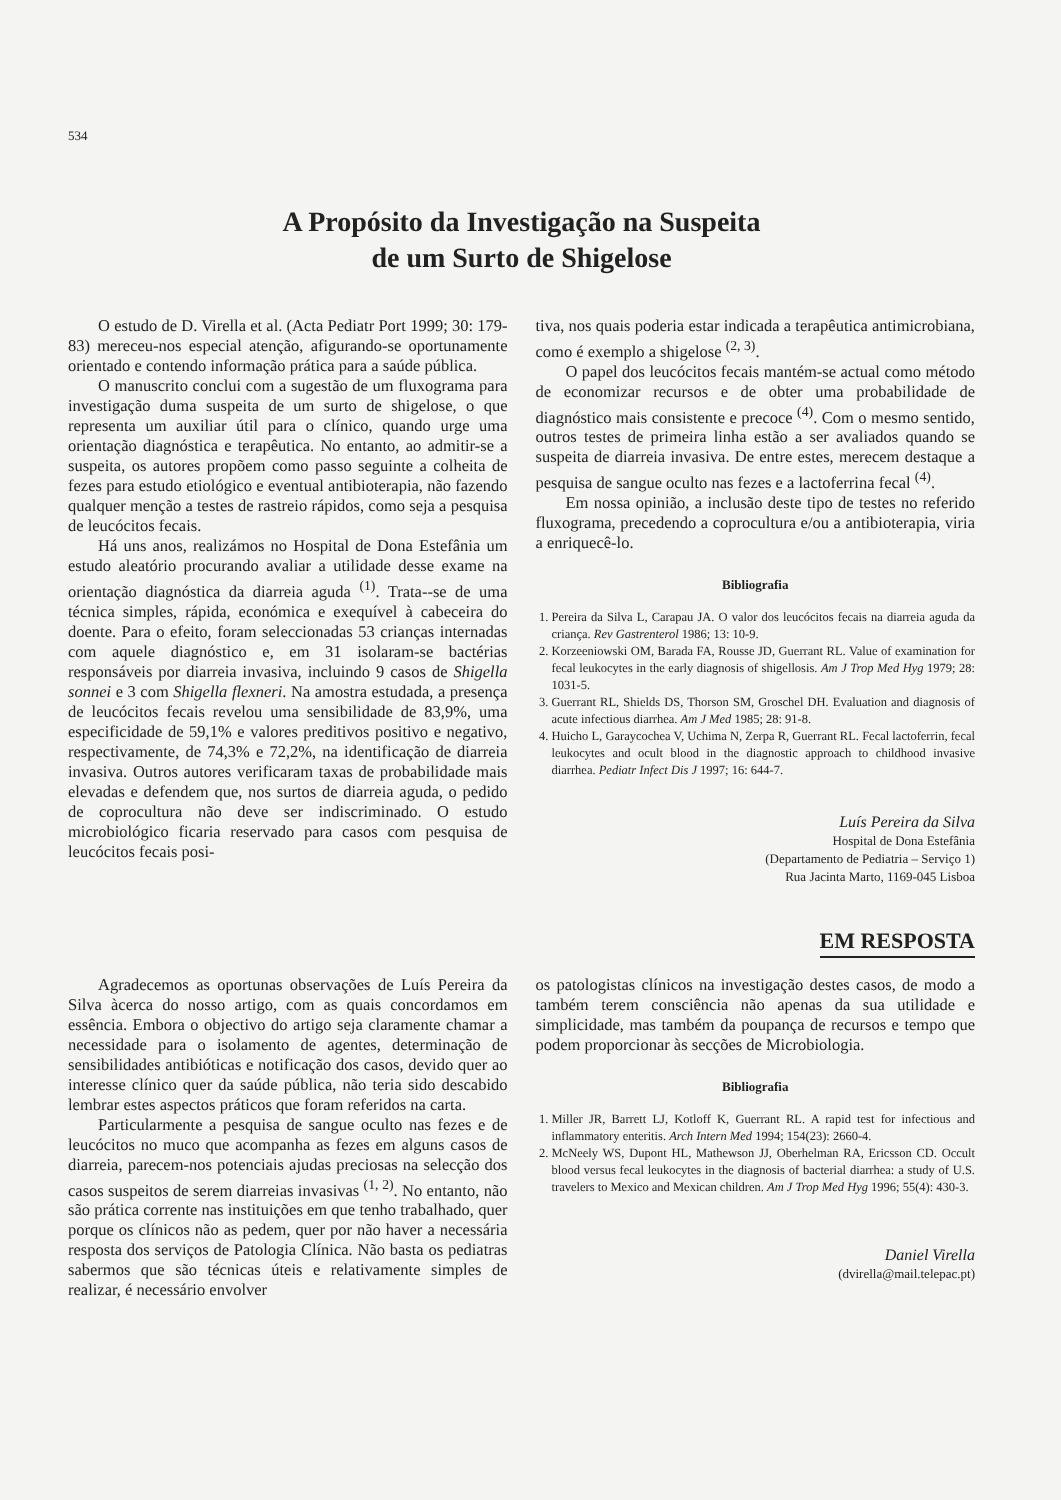534
A Propósito da Investigação na Suspeita
de um Surto de Shigelose
O estudo de D. Virella et al. (Acta Pediatr Port 1999; 30: 179-83) mereceu-nos especial atenção, afigurando-se oportunamente orientado e contendo informação prática para a saúde pública.
O manuscrito conclui com a sugestão de um fluxograma para investigação duma suspeita de um surto de shigelose, o que representa um auxiliar útil para o clínico, quando urge uma orientação diagnóstica e terapêutica. No entanto, ao admitir-se a suspeita, os autores propõem como passo seguinte a colheita de fezes para estudo etiológico e eventual antibioterapia, não fazendo qualquer menção a testes de rastreio rápidos, como seja a pesquisa de leucócitos fecais.
Há uns anos, realizámos no Hospital de Dona Estefânia um estudo aleatório procurando avaliar a utilidade desse exame na orientação diagnóstica da diarreia aguda <sup>(1)</sup>. Trata--se de uma técnica simples, rápida, económica e exequível à cabeceira do doente. Para o efeito, foram seleccionadas 53 crianças internadas com aquele diagnóstico e, em 31 isolaram-se bactérias responsáveis por diarreia invasiva, incluindo 9 casos de Shigella sonnei e 3 com Shigella flexneri. Na amostra estudada, a presença de leucócitos fecais revelou uma sensibilidade de 83,9%, uma especificidade de 59,1% e valores preditivos positivo e negativo, respectivamente, de 74,3% e 72,2%, na identificação de diarreia invasiva. Outros autores verificaram taxas de probabilidade mais elevadas e defendem que, nos surtos de diarreia aguda, o pedido de coprocultura não deve ser indiscriminado. O estudo microbiológico ficaria reservado para casos com pesquisa de leucócitos fecais posi-
tiva, nos quais poderia estar indicada a terapêutica antimicrobiana, como é exemplo a shigelose <sup>(2, 3)</sup>.
O papel dos leucócitos fecais mantém-se actual como método de economizar recursos e de obter uma probabilidade de diagnóstico mais consistente e precoce <sup>(4)</sup>. Com o mesmo sentido, outros testes de primeira linha estão a ser avaliados quando se suspeita de diarreia invasiva. De entre estes, merecem destaque a pesquisa de sangue oculto nas fezes e a lactoferrina fecal <sup>(4)</sup>.
Em nossa opinião, a inclusão deste tipo de testes no referido fluxograma, precedendo a coprocultura e/ou a antibioterapia, viria a enriquecê-lo.
Bibliografia
1. Pereira da Silva L, Carapau JA. O valor dos leucócitos fecais na diarreia aguda da criança. Rev Gastrenterol 1986; 13: 10-9.
2. Korzeeniowski OM, Barada FA, Rousse JD, Guerrant RL. Value of examination for fecal leukocytes in the early diagnosis of shigellosis. Am J Trop Med Hyg 1979; 28: 1031-5.
3. Guerrant RL, Shields DS, Thorson SM, Groschel DH. Evaluation and diagnosis of acute infectious diarrhea. Am J Med 1985; 28: 91-8.
4. Huicho L, Garaycochea V, Uchima N, Zerpa R, Guerrant RL. Fecal lactoferrin, fecal leukocytes and ocult blood in the diagnostic approach to childhood invasive diarrhea. Pediatr Infect Dis J 1997; 16: 644-7.
Luís Pereira da Silva
Hospital de Dona Estefânia
(Departamento de Pediatria – Serviço 1)
Rua Jacinta Marto, 1169-045 Lisboa
EM RESPOSTA
Agradecemos as oportunas observações de Luís Pereira da Silva àcerca do nosso artigo, com as quais concordamos em essência. Embora o objectivo do artigo seja claramente chamar a necessidade para o isolamento de agentes, determinação de sensibilidades antibióticas e notificação dos casos, devido quer ao interesse clínico quer da saúde pública, não teria sido descabido lembrar estes aspectos práticos que foram referidos na carta.
Particularmente a pesquisa de sangue oculto nas fezes e de leucócitos no muco que acompanha as fezes em alguns casos de diarreia, parecem-nos potenciais ajudas preciosas na selecção dos casos suspeitos de serem diarreias invasivas <sup>(1, 2)</sup>. No entanto, não são prática corrente nas instituições em que tenho trabalhado, quer porque os clínicos não as pedem, quer por não haver a necessária resposta dos serviços de Patologia Clínica. Não basta os pediatras sabermos que são técnicas úteis e relativamente simples de realizar, é necessário envolver
os patologistas clínicos na investigação destes casos, de modo a também terem consciência não apenas da sua utilidade e simplicidade, mas também da poupança de recursos e tempo que podem proporcionar às secções de Microbiologia.
Bibliografia
1. Miller JR, Barrett LJ, Kotloff K, Guerrant RL. A rapid test for infectious and inflammatory enteritis. Arch Intern Med 1994; 154(23): 2660-4.
2. McNeely WS, Dupont HL, Mathewson JJ, Oberhelman RA, Ericsson CD. Occult blood versus fecal leukocytes in the diagnosis of bacterial diarrhea: a study of U.S. travelers to Mexico and Mexican children. Am J Trop Med Hyg 1996; 55(4): 430-3.
Daniel Virella
(dvirella@mail.telepac.pt)